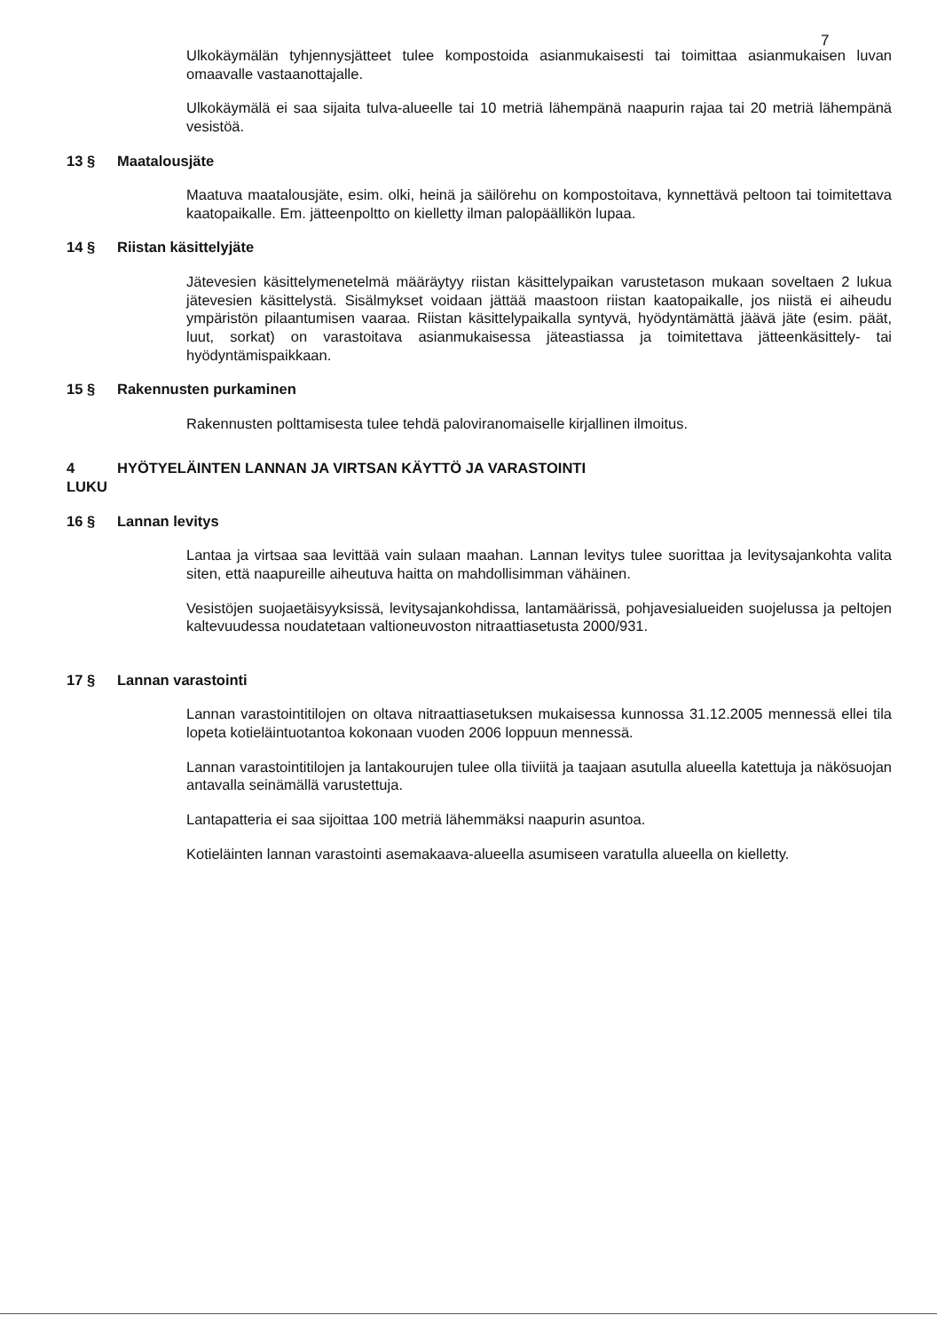7
Ulkokäymälän tyhjennysjätteet tulee kompostoida asianmukaisesti tai toimittaa asianmukaisen luvan omaavalle vastaanottajalle.
Ulkokäymälä ei saa sijaita tulva-alueelle tai 10 metriä lähempänä naapurin rajaa tai 20 metriä lähempänä vesistöä.
13 § Maatalousjäte
Maatuva maatalousjäte, esim. olki, heinä ja säilörehu on kompostoitava, kynnettävä peltoon tai toimitettava kaatopaikalle. Em. jätteenpoltto on kielletty ilman palopäällikön lupaa.
14 § Riistan käsittelyjäte
Jätevesien käsittelymenetelmä määräytyy riistan käsittelypaikan varustetason mukaan soveltaen 2 lukua jätevesien käsittelystä. Sisälmykset voidaan jättää maastoon riistan kaatopaikalle, jos niistä ei aiheudu ympäristön pilaantumisen vaaraa. Riistan käsittelypaikalla syntyvä, hyödyntämättä jäävä jäte (esim. päät, luut, sorkat) on varastoitava asianmukaisessa jäteastiassa ja toimitettava jätteenkäsittely- tai hyödyntämispaikkaan.
15 § Rakennusten purkaminen
Rakennusten polttamisesta tulee tehdä paloviranomaiselle kirjallinen ilmoitus.
4 LUKU HYÖTYELÄINTEN LANNAN JA VIRTSAN KÄYTTÖ JA VARASTOINTI
16 § Lannan levitys
Lantaa ja virtsaa saa levittää vain sulaan maahan. Lannan levitys tulee suorittaa ja levitysajankohta valita siten, että naapureille aiheutuva haitta on mahdollisimman vähäinen.
Vesistöjen suojaetäisyyksissä, levitysajankohdissa, lantamäärissä, pohjavesialueiden suojelussa ja peltojen kaltevuudessa noudatetaan valtioneuvoston nitraattiasetusta 2000/931.
17 § Lannan varastointi
Lannan varastointitilojen on oltava nitraattiasetuksen mukaisessa kunnossa 31.12.2005 mennessä ellei tila lopeta kotieläintuotantoa kokonaan vuoden 2006 loppuun mennessä.
Lannan varastointitilojen ja lantakourujen tulee olla tiiviitä ja taajaan asutulla alueella katettuja ja näkösuojan antavalla seinämällä varustettuja.
Lantapatteria ei saa sijoittaa 100 metriä lähemmäksi naapurin asuntoa.
Kotieläinten lannan varastointi asemakaava-alueella asumiseen varatulla alueella on kielletty.